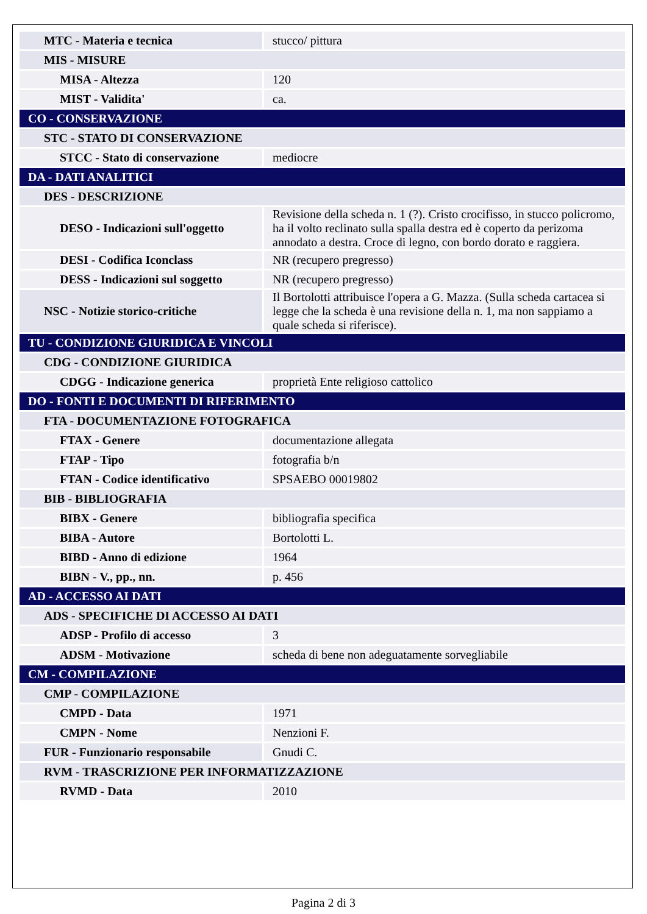| MTC - Materia e tecnica | stucco/ pittura |
| MIS - MISURE | |
| MISA - Altezza | 120 |
| MIST - Validita' | ca. |
| CO - CONSERVAZIONE | |
| STC - STATO DI CONSERVAZIONE | |
| STCC - Stato di conservazione | mediocre |
| DA - DATI ANALITICI | |
| DES - DESCRIZIONE | |
| DESO - Indicazioni sull'oggetto | Revisione della scheda n. 1 (?). Cristo crocifisso, in stucco policromo, ha il volto reclinato sulla spalla destra ed è coperto da perizoma annodato a destra. Croce di legno, con bordo dorato e raggiera. |
| DESI - Codifica Iconclass | NR (recupero pregresso) |
| DESS - Indicazioni sul soggetto | NR (recupero pregresso) |
| NSC - Notizie storico-critiche | Il Bortolotti attribuisce l'opera a G. Mazza. (Sulla scheda cartacea si legge che la scheda è una revisione della n. 1, ma non sappiamo a quale scheda si riferisce). |
| TU - CONDIZIONE GIURIDICA E VINCOLI | |
| CDG - CONDIZIONE GIURIDICA | |
| CDGG - Indicazione generica | proprietà Ente religioso cattolico |
| DO - FONTI E DOCUMENTI DI RIFERIMENTO | |
| FTA - DOCUMENTAZIONE FOTOGRAFICA | |
| FTAX - Genere | documentazione allegata |
| FTAP - Tipo | fotografia b/n |
| FTAN - Codice identificativo | SPSAEBO 00019802 |
| BIB - BIBLIOGRAFIA | |
| BIBX - Genere | bibliografia specifica |
| BIBA - Autore | Bortolotti L. |
| BIBD - Anno di edizione | 1964 |
| BIBN - V., pp., nn. | p. 456 |
| AD - ACCESSO AI DATI | |
| ADS - SPECIFICHE DI ACCESSO AI DATI | |
| ADSP - Profilo di accesso | 3 |
| ADSM - Motivazione | scheda di bene non adeguatamente sorvegliabile |
| CM - COMPILAZIONE | |
| CMP - COMPILAZIONE | |
| CMPD - Data | 1971 |
| CMPN - Nome | Nenzioni F. |
| FUR - Funzionario responsabile | Gnudi C. |
| RVM - TRASCRIZIONE PER INFORMATIZZAZIONE | |
| RVMD - Data | 2010 |
Pagina 2 di 3